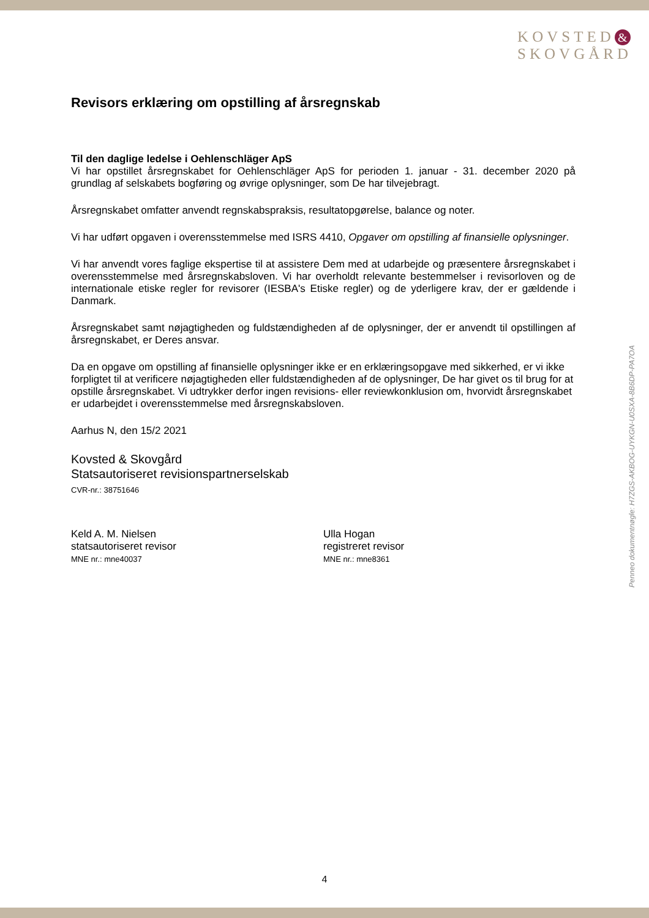KOVSTED &
SKOVGÅRD
Revisors erklæring om opstilling af årsregnskab
Til den daglige ledelse i Oehlenschläger ApS
Vi har opstillet årsregnskabet for Oehlenschläger ApS for perioden 1. januar - 31. december 2020 på grundlag af selskabets bogføring og øvrige oplysninger, som De har tilvejebragt.
Årsregnskabet omfatter anvendt regnskabspraksis, resultatopgørelse, balance og noter.
Vi har udført opgaven i overensstemmelse med ISRS 4410, Opgaver om opstilling af finansielle oplysninger.
Vi har anvendt vores faglige ekspertise til at assistere Dem med at udarbejde og præsentere årsregnskabet i overensstemmelse med årsregnskabsloven. Vi har overholdt relevante bestemmelser i revisorloven og de internationale etiske regler for revisorer (IESBA's Etiske regler) og de yderligere krav, der er gældende i Danmark.
Årsregnskabet samt nøjagtigheden og fuldstændigheden af de oplysninger, der er anvendt til opstillingen af årsregnskabet, er Deres ansvar.
Da en opgave om opstilling af finansielle oplysninger ikke er en erklæringsopgave med sikkerhed, er vi ikke forpligtet til at verificere nøjagtigheden eller fuldstændigheden af de oplysninger, De har givet os til brug for at opstille årsregnskabet. Vi udtrykker derfor ingen revisions- eller reviewkonklusion om, hvorvidt årsregnskabet er udarbejdet i overensstemmelse med årsregnskabsloven.
Aarhus N, den 15/2 2021
Kovsted & Skovgård
Statsautoriseret revisionspartnerselskab
CVR-nr.: 38751646
Keld A. M. Nielsen
statsautoriseret revisor
MNE nr.: mne40037
Ulla Hogan
registreret revisor
MNE nr.: mne8361
Penneo dokumentnøgle: H7ZGS-AKBOG-UYKGN-U0SXA-8B6DP-PA7OA
4